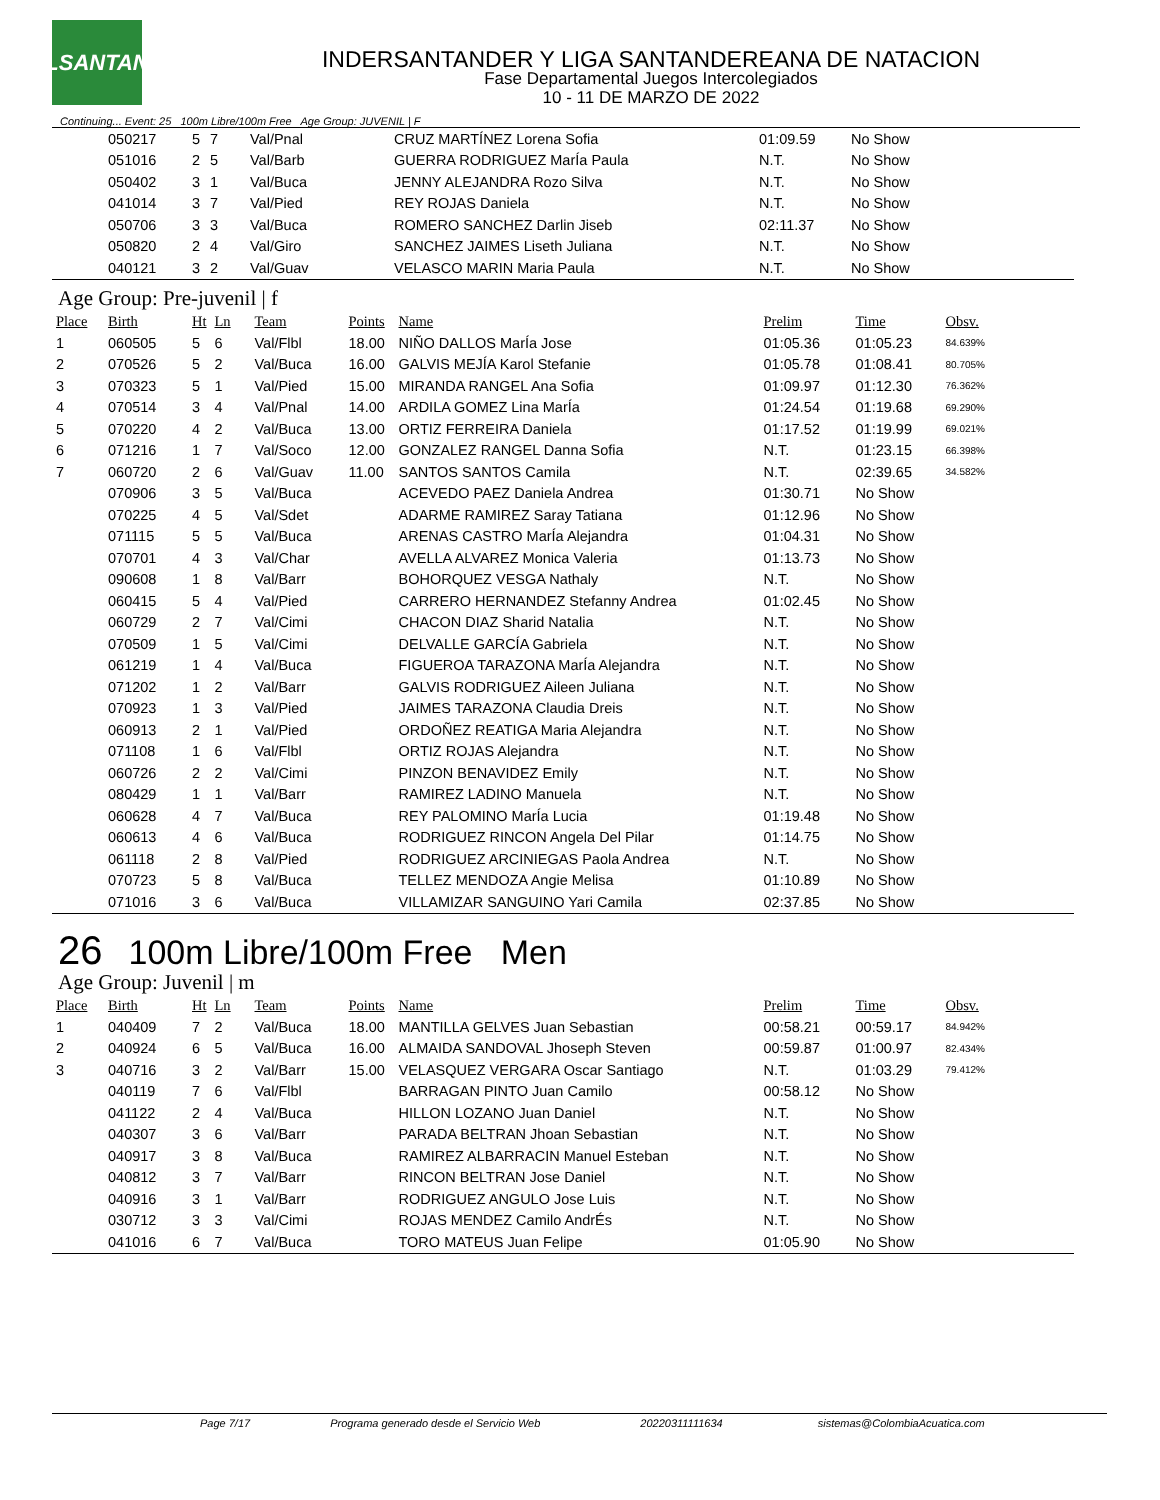LSANTAN
INDERSANTANDER Y LIGA SANTANDEREANA DE NATACION
Fase Departamental Juegos Intercolegiados
10 - 11 DE MARZO DE 2022
Continuing... Event: 25 100m Libre/100m Free Age Group: JUVENIL | F
| | 050217 | 5 | 7 | Val/Pnal | | CRUZ MARTÍNEZ Lorena Sofia | 01:09.59 | No Show | |
| | 051016 | 2 | 5 | Val/Barb | | GUERRA RODRIGUEZ MarÍa Paula | N.T. | No Show | |
| | 050402 | 3 | 1 | Val/Buca | | JENNY ALEJANDRA Rozo Silva | N.T. | No Show | |
| | 041014 | 3 | 7 | Val/Pied | | REY ROJAS Daniela | N.T. | No Show | |
| | 050706 | 3 | 3 | Val/Buca | | ROMERO SANCHEZ Darlin Jiseb | 02:11.37 | No Show | |
| | 050820 | 2 | 4 | Val/Giro | | SANCHEZ JAIMES Liseth Juliana | N.T. | No Show | |
| | 040121 | 3 | 2 | Val/Guav | | VELASCO MARIN Maria Paula | N.T. | No Show | |
Age Group: Pre-juvenil | f
| Place | Birth | Ht | Ln | Team | Points | Name | Prelim | Time | Obsv. |
| --- | --- | --- | --- | --- | --- | --- | --- | --- | --- |
| 1 | 060505 | 5 | 6 | Val/Flbl | 18.00 | NIÑO DALLOS MarÍa Jose | 01:05.36 | 01:05.23 | 84.639% |
| 2 | 070526 | 5 | 2 | Val/Buca | 16.00 | GALVIS MEJÍA Karol Stefanie | 01:05.78 | 01:08.41 | 80.705% |
| 3 | 070323 | 5 | 1 | Val/Pied | 15.00 | MIRANDA RANGEL Ana Sofia | 01:09.97 | 01:12.30 | 76.362% |
| 4 | 070514 | 3 | 4 | Val/Pnal | 14.00 | ARDILA GOMEZ Lina MarÍa | 01:24.54 | 01:19.68 | 69.290% |
| 5 | 070220 | 4 | 2 | Val/Buca | 13.00 | ORTIZ FERREIRA Daniela | 01:17.52 | 01:19.99 | 69.021% |
| 6 | 071216 | 1 | 7 | Val/Soco | 12.00 | GONZALEZ RANGEL Danna Sofia | N.T. | 01:23.15 | 66.398% |
| 7 | 060720 | 2 | 6 | Val/Guav | 11.00 | SANTOS SANTOS Camila | N.T. | 02:39.65 | 34.582% |
| | 070906 | 3 | 5 | Val/Buca | | ACEVEDO PAEZ Daniela Andrea | 01:30.71 | No Show | |
| | 070225 | 4 | 5 | Val/Sdet | | ADARME RAMIREZ Saray Tatiana | 01:12.96 | No Show | |
| | 071115 | 5 | 5 | Val/Buca | | ARENAS CASTRO MarÍa Alejandra | 01:04.31 | No Show | |
| | 070701 | 4 | 3 | Val/Char | | AVELLA ALVAREZ Monica Valeria | 01:13.73 | No Show | |
| | 090608 | 1 | 8 | Val/Barr | | BOHORQUEZ VESGA Nathaly | N.T. | No Show | |
| | 060415 | 5 | 4 | Val/Pied | | CARRERO HERNANDEZ Stefanny Andrea | 01:02.45 | No Show | |
| | 060729 | 2 | 7 | Val/Cimi | | CHACON DIAZ Sharid Natalia | N.T. | No Show | |
| | 070509 | 1 | 5 | Val/Cimi | | DELVALLE GARCÍA Gabriela | N.T. | No Show | |
| | 061219 | 1 | 4 | Val/Buca | | FIGUEROA TARAZONA MarÍa Alejandra | N.T. | No Show | |
| | 071202 | 1 | 2 | Val/Barr | | GALVIS RODRIGUEZ Aileen Juliana | N.T. | No Show | |
| | 070923 | 1 | 3 | Val/Pied | | JAIMES TARAZONA Claudia Dreis | N.T. | No Show | |
| | 060913 | 2 | 1 | Val/Pied | | ORDOÑEZ REATIGA Maria Alejandra | N.T. | No Show | |
| | 071108 | 1 | 6 | Val/Flbl | | ORTIZ ROJAS Alejandra | N.T. | No Show | |
| | 060726 | 2 | 2 | Val/Cimi | | PINZON BENAVIDEZ Emily | N.T. | No Show | |
| | 080429 | 1 | 1 | Val/Barr | | RAMIREZ LADINO Manuela | N.T. | No Show | |
| | 060628 | 4 | 7 | Val/Buca | | REY PALOMINO MarÍa Lucia | 01:19.48 | No Show | |
| | 060613 | 4 | 6 | Val/Buca | | RODRIGUEZ RINCON Angela Del Pilar | 01:14.75 | No Show | |
| | 061118 | 2 | 8 | Val/Pied | | RODRIGUEZ ARCINIEGAS Paola Andrea | N.T. | No Show | |
| | 070723 | 5 | 8 | Val/Buca | | TELLEZ MENDOZA Angie Melisa | 01:10.89 | No Show | |
| | 071016 | 3 | 6 | Val/Buca | | VILLAMIZAR SANGUINO Yari Camila | 02:37.85 | No Show | |
26 100m Libre/100m Free Men
Age Group: Juvenil | m
| Place | Birth | Ht | Ln | Team | Points | Name | Prelim | Time | Obsv. |
| --- | --- | --- | --- | --- | --- | --- | --- | --- | --- |
| 1 | 040409 | 7 | 2 | Val/Buca | 18.00 | MANTILLA GELVES Juan Sebastian | 00:58.21 | 00:59.17 | 84.942% |
| 2 | 040924 | 6 | 5 | Val/Buca | 16.00 | ALMAIDA SANDOVAL Jhoseph Steven | 00:59.87 | 01:00.97 | 82.434% |
| 3 | 040716 | 3 | 2 | Val/Barr | 15.00 | VELASQUEZ VERGARA Oscar Santiago | N.T. | 01:03.29 | 79.412% |
| | 040119 | 7 | 6 | Val/Flbl | | BARRAGAN PINTO Juan Camilo | 00:58.12 | No Show | |
| | 041122 | 2 | 4 | Val/Buca | | HILLON LOZANO Juan Daniel | N.T. | No Show | |
| | 040307 | 3 | 6 | Val/Barr | | PARADA BELTRAN Jhoan Sebastian | N.T. | No Show | |
| | 040917 | 3 | 8 | Val/Buca | | RAMIREZ ALBARRACIN Manuel Esteban | N.T. | No Show | |
| | 040812 | 3 | 7 | Val/Barr | | RINCON BELTRAN Jose Daniel | N.T. | No Show | |
| | 040916 | 3 | 1 | Val/Barr | | RODRIGUEZ ANGULO Jose Luis | N.T. | No Show | |
| | 030712 | 3 | 3 | Val/Cimi | | ROJAS MENDEZ Camilo AndrÉs | N.T. | No Show | |
| | 041016 | 6 | 7 | Val/Buca | | TORO MATEUS Juan Felipe | 01:05.90 | No Show | |
Page 7/17 Programa generado desde el Servicio Web 20220311111634 sistemas@ColombiaAcuatica.com